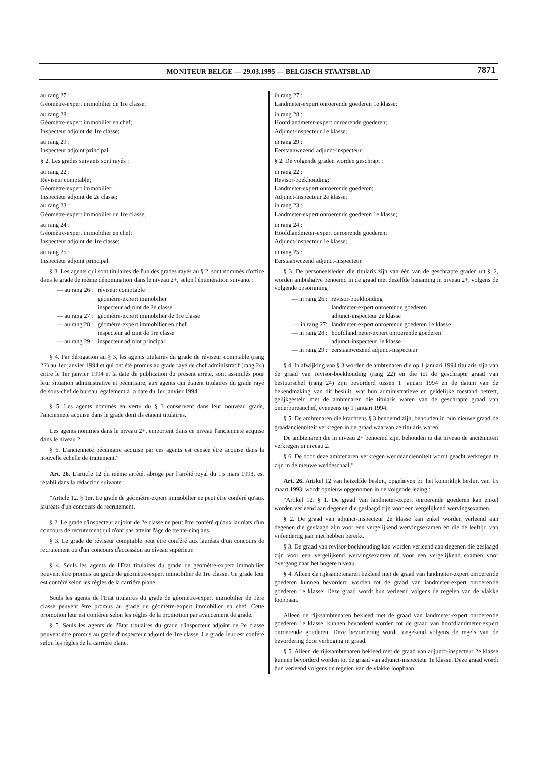MONITEUR BELGE — 29.03.1995 — BELGISCH STAATSBLAD
7871
au rang 27 :
Géomètre-expert immobilier de 1re classe;
au rang 28 :
Géomètre-expert immobilier en chef;
Inspecteur adjoint de 1re classe;
au rang 29 :
Inspecteur adjoint principal.
§ 2. Les grades suivants sont rayés :
au rang 22 :
Réviseur comptable;
Géomètre-expert immobilier;
Inspecteur adjoint de 2e classe;
au rang 23 :
Géomètre-expert immobilier de 1re classe;
au rang 24 :
Géomètre-expert immobilier en chef;
Inspecteur adjoint de 1re classe;
au rang 25 :
Inspecteur adjoint principal.
§ 3. Les agents qui sont titulaires de l'un des grades rayés au § 2, sont nommés d'office dans le grade de même dénomination dans le niveau 2+, selon l'énumération suivante :
— au rang 26 : réviseur comptable
géomètre-expert immobilier
inspecteur adjoint de 2e classe
— au rang 27 : géomètre-expert immobilier de 1re classe
— au rang 28 : géomètre-expert immobilier en chef
inspecteur adjoint de 1re classe
— au rang 29 : inspecteur adjoint principal
§ 4. Par dérogation au § 3, les agents titulaires du grade de réviseur comptable (rang 22) au 1er janvier 1994 et qui ont été promus au grade rayé de chef administratif (rang 24) entre le 1er janvier 1994 et la date de publication du présent arrêté, sont assimilés pour leur situation administrative et pécuniaire, aux agents qui étaient titulaires du grade rayé de sous-chef de bureau, également à la date du 1er janvier 1994.
§ 5. Les agents nommés en vertu du § 3 conservent dans leur nouveau grade, l'ancienneté acquise dans le grade dont ils étaient titulaires.
Les agents nommés dans le niveau 2+, emportent dans ce niveau l'ancienneté acquise dans le niveau 2.
§ 6. L'ancienneté pécuniaire acquise par ces agents est censée être acquise dans la nouvelle échelle de traitement."
Art. 26. L'article 12 du même arrêté, abrogé par l'arrêté royal du 15 mars 1993, est rétabli dans la rédaction suivante :
"Article 12. § 1er. Le grade de géomètre-expert immobilier ne peut être conféré qu'aux lauréats d'un concours de recrutement.
§ 2. Le grade d'inspecteur adjoint de 2e classe ne peut être conféré qu'aux lauréats d'un concours de recrutement qui n'ont pas atteint l'âge de trente-cinq ans.
§ 3. Le grade de réviseur comptable peut être conféré aux lauréats d'un concours de recrutement ou d'un concours d'accession au niveau supérieur.
§ 4. Seuls les agents de l'Etat titulaires du grade de géomètre-expert immobilier peuvent être promus au grade de géomètre-expert immobilier de 1re classe. Ce grade leur est conféré selon les règles de la carrière plane.
Seuls les agents de l'Etat titulaires du grade de géomètre-expert immobilier de 1ère classe peuvent être promus au grade de géomètre-expert immobilier en chef. Cette promotion leur est conférée selon les règles de la promotion par avancement de grade.
§ 5. Seuls les agents de l'Etat titulaires du grade d'inspecteur adjoint de 2e classe peuvent être promus au grade d'inspecteur adjoint de 1re classe. Ce grade leur est conféré selon les règles de la carrière plane.
in rang 27 :
Landmeter-expert onroerende goederen 1e klasse;
in rang 28 :
Hoofdlandmeter-expert onroerende goederen;
Adjunct-inspecteur 1e klasse;
in rang 29 :
Eerstaanwezend adjunct-inspecteur.
§ 2. De volgende graden worden geschrapt :
in rang 22 :
Revisor-boekhouding;
Landmeter-expert onroerende goederen;
Adjunct-inspecteur 2e klasse;
in rang 23 :
Landmeter-expert onroerende goederen 1e klasse;
in rang 24 :
Hoofdlandmeter-expert onroerende goederen;
Adjunct-inspecteur 1e klasse;
in rang 25 :
Eerstaanwezend adjunct-inspecteur.
§ 3. De personeelsleden die titularis zijn van één van de geschrapte graden uit § 2, worden ambtshalve benoemd in de graad met dezelfde benaming in niveau 2+, volgens de volgende opsomming :
— in rang 26 : revisor-boekhouding
landmeter-expert onroerende goederen
adjunct-inspecteur 2e klasse
— in rang 27: landmeter-expert onroerende goederen 1e klasse
— in rang 28 : hoofdlandmeter-expert onroerende goederen
adjunct-inspecteur 1e klasse
— in rang 29 : eerstaanwezend adjunct-inspecteur
§ 4. In afwijking van § 3 worden de ambtenaren die op 1 januari 1994 titularis zijn van de graad van revisor-boekhouding (rang 22) en die tot de geschrapte graad van bestuurschef (rang 24) zijn bevorderd tussen 1 januari 1994 en de datum van de bekendmaking van dit besluit, wat hun administratieve en geldelijke toestand betreft, gelijkgesteld met de ambtenaren die titularis waren van de geschrapte graad van onderbureauchef, eveneens op 1 januari 1994.
§ 5. De ambtenaren die krachtens § 3 benoemd zijn, behouden in hun nieuwe graad de graadanciënniteit verkregen in de graad waarvan ze titularis waren.
De ambtenaren die in niveau 2+ benoemd zijn, behouden in dat niveau de anciënniteit verkregen in niveau 2.
§ 6. De door deze ambtenaren verkregen weddeanciënniteit wordt geacht verkregen te zijn in de nieuwe weddeschaal."
Art. 26. Artikel 12 van hetzelfde besluit, opgeheven bij het koninklijk besluit van 15 maart 1993, wordt opnieuw opgenomen in de volgende lezing :
"Artikel 12. § 1. De graad van landmeter-expert onroerende goederen kan enkel worden verleend aan degenen die geslaagd zijn voor een vergelijkend wervingsexamen.
§ 2. De graad van adjunct-inspecteur 2e klasse kan enkel worden verleend aan degenen die geslaagd zijn voor een vergelijkend wervingsexamen en die de leeftijd van vijfendertig jaar niet hebben bereikt.
§ 3. De graad van revisor-boekhouding kan worden verleend aan degenen die geslaagd zijn voor een vergelijkend wervingsexamen of voor een vergelijkend examen voor overgang naar het hogere niveau.
§ 4. Alleen de rijksambtenaren bekleed met de graad van landmeter-expert onroerende goederen kunnen bevorderd worden tot de graad van landmeter-expert onroerende goederen 1e klasse. Deze graad wordt hun verleend volgens de regelen van de vlakke loopbaan.
Alleen de rijksambtenaren bekleed met de graad van landmeter-expert onroerende goederen 1e klasse, kunnen bevorderd worden tot de graad van hoofdlandmeter-expert onroerende goederen. Deze bevordering wordt toegekend volgens de regels van de bevordering door verhoging in graad.
§ 5. Alleen de rijksambtenaren bekleed met de graad van adjunct-inspecteur 2e klasse kunnen bevorderd worden tot de graad van adjunct-inspecteur 1e klasse. Deze graad wordt hun verleend volgens de regelen van de vlakke loopbaan.